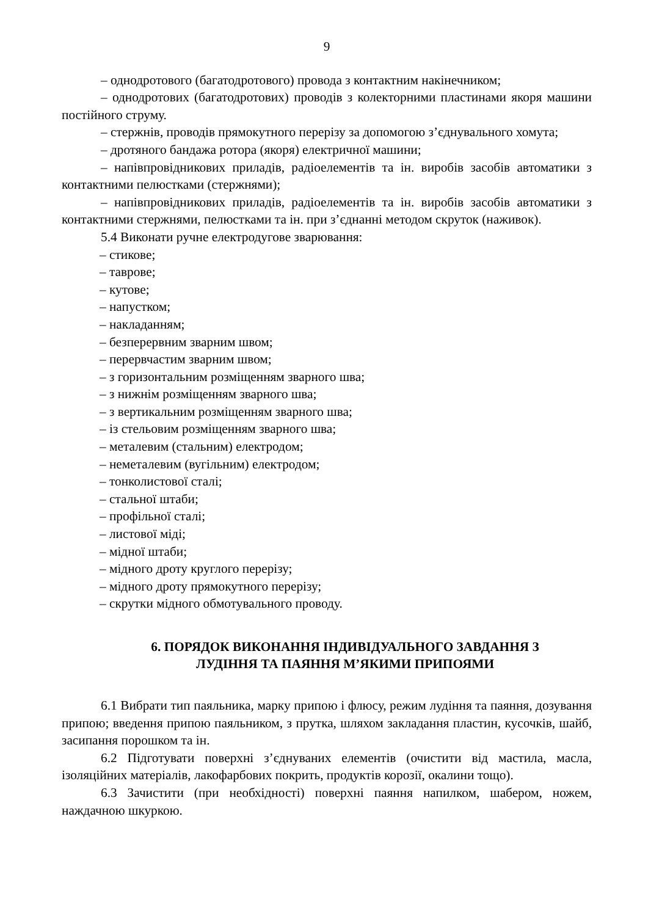9
– однодротового (багатодротового) провода з контактним накінечником;
– однодротових (багатодротових) проводів з колекторними пластинами якоря машини постійного струму.
– стержнів, проводів прямокутного перерізу за допомогою з’єднувального хомута;
– дротяного бандажа ротора (якоря) електричної машини;
– напівпровідникових приладів, радіоелементів та ін. виробів засобів автоматики з контактними пелюстками (стержнями);
– напівпровідникових приладів, радіоелементів та ін. виробів засобів автоматики з контактними стержнями, пелюстками та ін. при з’єднанні методом скруток (наживок).
5.4 Виконати ручне електродугове зварювання:
– стикове;
– таврове;
– кутове;
– напустком;
– накладанням;
– безперервним зварним швом;
– перервчастим зварним швом;
– з горизонтальним розміщенням зварного шва;
– з нижнім розміщенням зварного шва;
– з вертикальним розміщенням зварного шва;
– із стельовим розміщенням зварного шва;
– металевим (стальним) електродом;
– неметалевим (вугільним) електродом;
– тонколистової сталі;
– стальної штаби;
– профільної сталі;
– листової міді;
– мідної штаби;
– мідного дроту круглого перерізу;
– мідного дроту прямокутного перерізу;
– скрутки мідного обмотувального проводу.
6. ПОРЯДОК ВИКОНАННЯ ІНДИВІДУАЛЬНОГО ЗАВДАННЯ З
ЛУДІННЯ ТА ПАЯННЯ М’ЯКИМИ ПРИПОЯМИ
6.1 Вибрати тип паяльника, марку припою і флюсу, режим лудіння та паяння, дозування припою; введення припою паяльником, з прутка, шляхом закладання пластин, кусочків, шайб, засипання порошком та ін.
6.2 Підготувати поверхні з’єднуваних елементів (очистити від мастила, масла, ізоляційних матеріалів, лакофарбових покрить, продуктів корозії, окалини тощо).
6.3 Зачистити (при необхідності) поверхні паяння напилком, шабером, ножем, наждачною шкуркою.